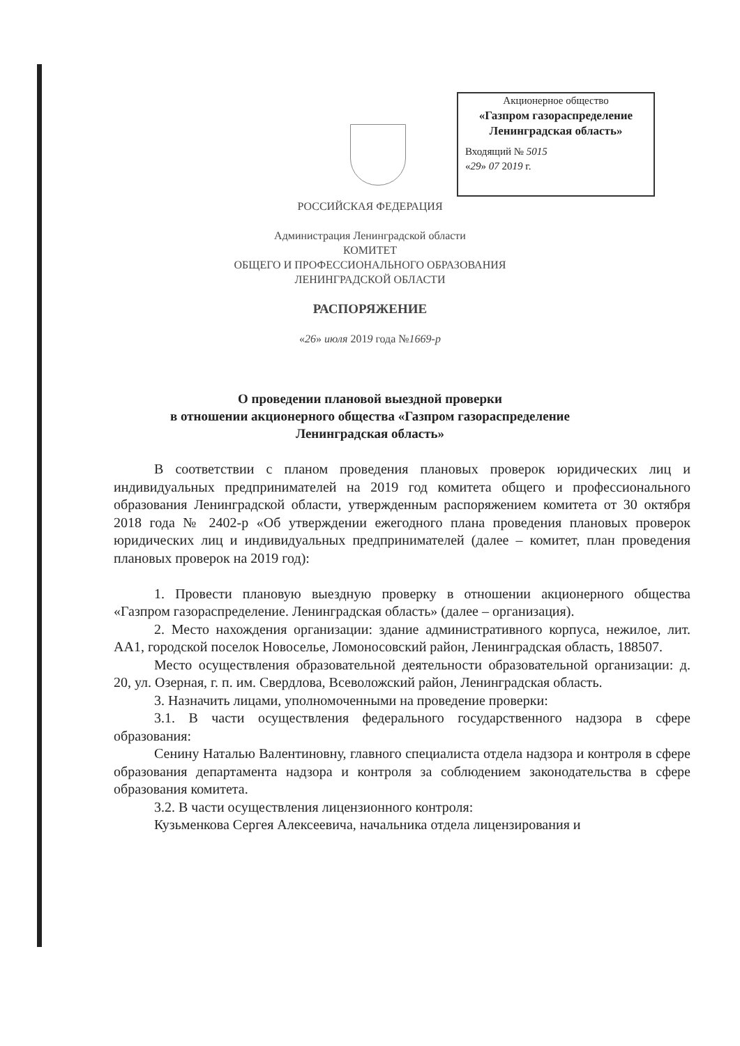Акционерное общество
«Газпром газораспределение
Ленинградская область»
Входящий № 5015
«29» 07 2019 г.
РОССИЙСКАЯ ФЕДЕРАЦИЯ
Администрация Ленинградской области
КОМИТЕТ
ОБЩЕГО И ПРОФЕССИОНАЛЬНОГО ОБРАЗОВАНИЯ
ЛЕНИНГРАДСКОЙ ОБЛАСТИ
РАСПОРЯЖЕНИЕ
«26» июля 2019 года №1669-р
О проведении плановой выездной проверки
в отношении акционерного общества «Газпром газораспределение
Ленинградская область»
В соответствии с планом проведения плановых проверок юридических лиц и индивидуальных предпринимателей на 2019 год комитета общего и профессионального образования Ленинградской области, утвержденным распоряжением комитета от 30 октября 2018 года № 2402-р «Об утверждении ежегодного плана проведения плановых проверок юридических лиц и индивидуальных предпринимателей (далее – комитет, план проведения плановых проверок на 2019 год):
1. Провести плановую выездную проверку в отношении акционерного общества «Газпром газораспределение. Ленинградская область» (далее – организация).
2. Место нахождения организации: здание административного корпуса, нежилое, лит. АА1, городской поселок Новоселье, Ломоносовский район, Ленинградская область, 188507.
Место осуществления образовательной деятельности образовательной организации: д. 20, ул. Озерная, г. п. им. Свердлова, Всеволожский район, Ленинградская область.
3. Назначить лицами, уполномоченными на проведение проверки:
3.1. В части осуществления федерального государственного надзора в сфере образования:
Сенину Наталью Валентиновну, главного специалиста отдела надзора и контроля в сфере образования департамента надзора и контроля за соблюдением законодательства в сфере образования комитета.
3.2. В части осуществления лицензионного контроля:
Кузьменкова Сергея Алексеевича, начальника отдела лицензирования и